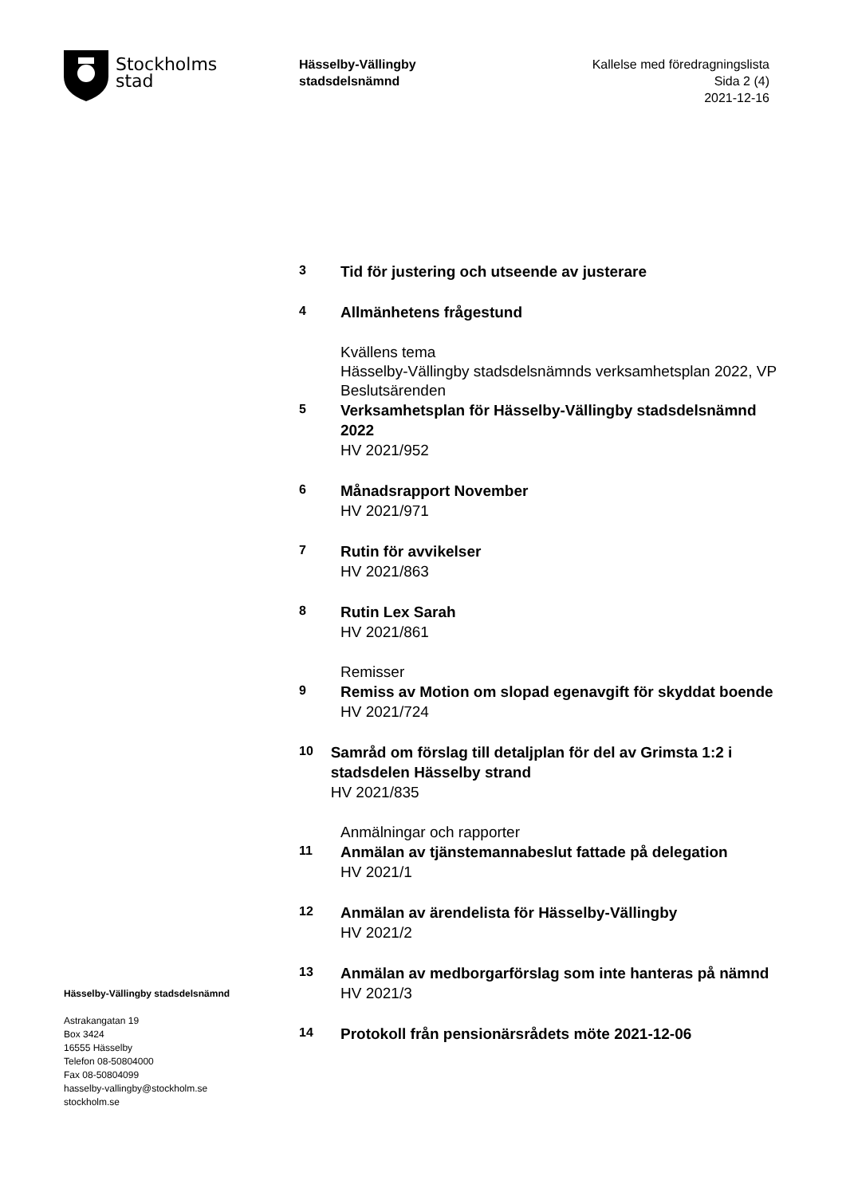Stockholms
stad
Hässelby-Vällingby
stadsdelsnämnd
Kallelse med föredragningslista
Sida 2 (4)
2021-12-16
3
Tid för justering och utseende av justerare
4
Allmänhetens frågestund
Kvällens tema
Hässelby-Vällingby stadsdelsnämnds verksamhetsplan 2022, VP
Beslutsärenden
5
Verksamhetsplan för Hässelby-Vällingby stadsdelsnämnd 2022
HV 2021/952
6
Månadsrapport November
HV 2021/971
7
Rutin för avvikelser
HV 2021/863
8
Rutin Lex Sarah
HV 2021/861
Remisser
9
Remiss av Motion om slopad egenavgift för skyddat boende
HV 2021/724
10
Samråd om förslag till detaljplan för del av Grimsta 1:2 i stadsdelen Hässelby strand
HV 2021/835
Anmälningar och rapporter
11
Anmälan av tjänstemannabeslut fattade på delegation
HV 2021/1
12
Anmälan av ärendelista för Hässelby-Vällingby
HV 2021/2
13
Anmälan av medborgarförslag som inte hanteras på nämnd
HV 2021/3
14
Protokoll från pensionärsrådets möte 2021-12-06
Hässelby-Vällingby stadsdelsnämnd
Astrakangatan 19
Box 3424
16555 Hässelby
Telefon 08-50804000
Fax 08-50804099
hasselby-vallingby@stockholm.se
stockholm.se